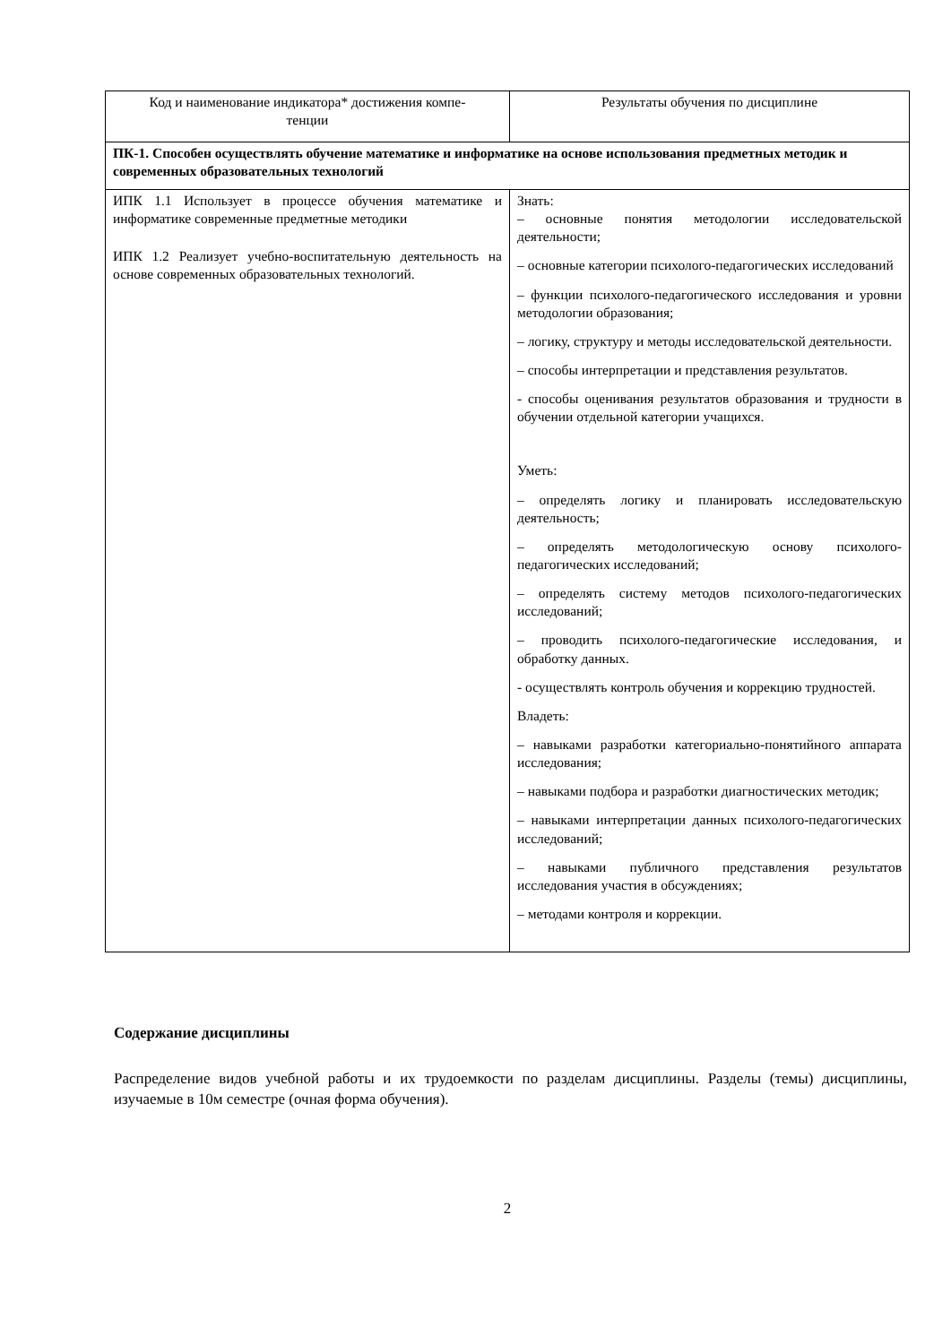| Код и наименование индикатора* достижения компе- тенции | Результаты обучения по дисциплине |
| ПК-1. Способен осуществлять обучение математике и информатике на основе использования предметных методик и современных образовательных технологий | |
| ИПК 1.1 Использует в процессе обучения математике и информатике современные предметные методики ИПК 1.2 Реализует учебно-воспитательную деятельность на основе современных образовательных технологий. | Знать: – основные понятия методологии исследовательской деятельности; – основные категории психолого-педагогических исследований – функции психолого-педагогического исследования и уровни методологии образования; – логику, структуру и методы исследовательской деятельности. – способы интерпретации и представления результатов. - способы оценивания результатов образования и трудности в обучении отдельной категории учащихся. Уметь: – определять логику и планировать исследовательскую деятельность; – определять методологическую основу психолого-педагогических исследований; – определять систему методов психолого-педагогических исследований; – проводить психолого-педагогические исследования, и обработку данных. - осуществлять контроль обучения и коррекцию трудностей. Владеть: – навыками разработки категориально-понятийного аппарата исследования; – навыками подбора и разработки диагностических методик; – навыками интерпретации данных психолого-педагогических исследований; – навыками публичного представления результатов исследования участия в обсуждениях; – методами контроля и коррекции. |
Содержание дисциплины
Распределение видов учебной работы и их трудоемкости по разделам дисциплины. Разделы (темы) дисциплины, изучаемые в 10м семестре (очная форма обучения).
2